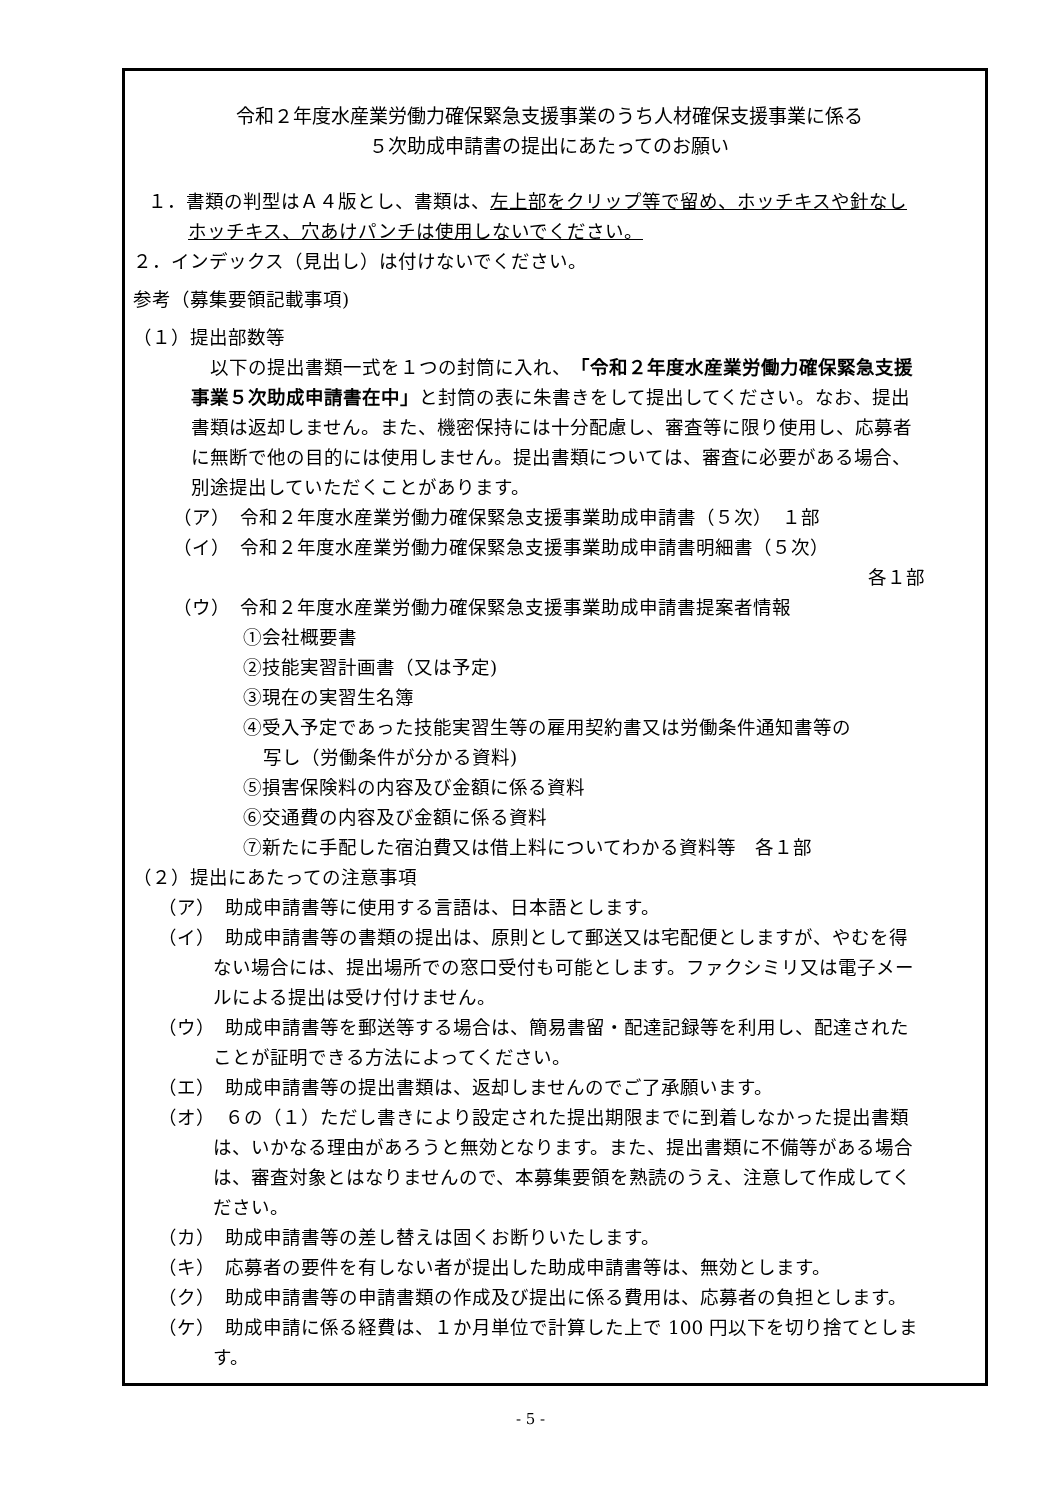令和２年度水産業労働力確保緊急支援事業のうち人材確保支援事業に係る
５次助成申請書の提出にあたってのお願い
１．書類の判型はＡ４版とし、書類は、左上部をクリップ等で留め、ホッチキスや針なしホッチキス、穴あけパンチは使用しないでください。
２．インデックス（見出し）は付けないでください。
参考（募集要領記載事項)
（１）提出部数等
　以下の提出書類一式を１つの封筒に入れ、「令和２年度水産業労働力確保緊急支援事業５次助成申請書在中」と封筒の表に朱書きをして提出してください。なお、提出書類は返却しません。また、機密保持には十分配慮し、審査等に限り使用し、応募者に無断で他の目的には使用しません。提出書類については、審査に必要がある場合、別途提出していただくことがあります。
（ア）　令和２年度水産業労働力確保緊急支援事業助成申請書（５次）　１部
（イ）　令和２年度水産業労働力確保緊急支援事業助成申請書明細書（５次）
各１部
（ウ）　令和２年度水産業労働力確保緊急支援事業助成申請書提案者情報
①会社概要書
②技能実習計画書（又は予定)
③現在の実習生名簿
④受入予定であった技能実習生等の雇用契約書又は労働条件通知書等の
写し（労働条件が分かる資料)
⑤損害保険料の内容及び金額に係る資料
⑥交通費の内容及び金額に係る資料
⑦新たに手配した宿泊費又は借上料についてわかる資料等　各１部
（２）提出にあたっての注意事項
（ア）　助成申請書等に使用する言語は、日本語とします。
（イ）　助成申請書等の書類の提出は、原則として郵送又は宅配便としますが、やむを得ない場合には、提出場所での窓口受付も可能とします。ファクシミリ又は電子メールによる提出は受け付けません。
（ウ）　助成申請書等を郵送等する場合は、簡易書留・配達記録等を利用し、配達されたことが証明できる方法によってください。
（エ）　助成申請書等の提出書類は、返却しませんのでご了承願います。
（オ）　６の（１）ただし書きにより設定された提出期限までに到着しなかった提出書類は、いかなる理由があろうと無効となります。また、提出書類に不備等がある場合は、審査対象とはなりませんので、本募集要領を熟読のうえ、注意して作成してください。
（カ）　助成申請書等の差し替えは固くお断りいたします。
（キ）　応募者の要件を有しない者が提出した助成申請書等は、無効とします。
（ク）　助成申請書等の申請書類の作成及び提出に係る費用は、応募者の負担とします。
（ケ）　助成申請に係る経費は、１か月単位で計算した上で 100 円以下を切り捨てとします。
- 5 -